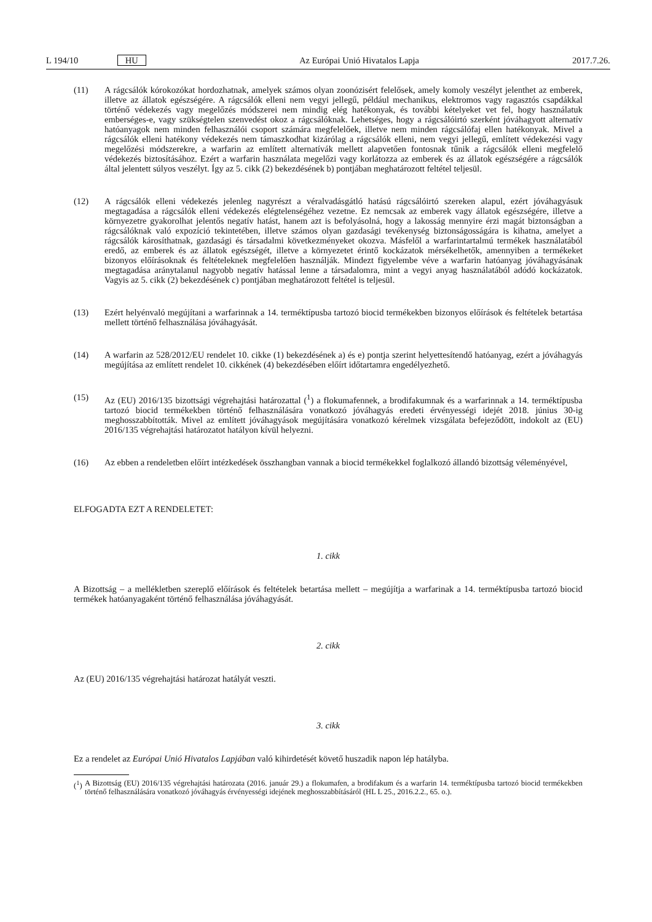L 194/10 HU Az Európai Unió Hivatalos Lapja 2017.7.26.
(11) A rágcsálók kórokozókat hordozhatnak, amelyek számos olyan zoonózisért felelősek, amely komoly veszélyt jelenthet az emberek, illetve az állatok egészségére. A rágcsálók elleni nem vegyi jellegű, például mechanikus, elektromos vagy ragasztós csapdákkal történő védekezés vagy megelőzés módszerei nem mindig elég hatékonyak, és további kételyeket vet fel, hogy használatuk emberséges-e, vagy szükségtelen szenvedést okoz a rágcsálóknak. Lehetséges, hogy a rágcsálóirtó szerként jóváhagyott alternatív hatóanyagok nem minden felhasználói csoport számára megfelelőek, illetve nem minden rágcsálófaj ellen hatékonyak. Mivel a rágcsálók elleni hatékony védekezés nem támaszkodhat kizárólag a rágcsálók elleni, nem vegyi jellegű, említett védekezési vagy megelőzési módszerekre, a warfarin az említett alternatívák mellett alapvetően fontosnak tűnik a rágcsálók elleni megfelelő védekezés biztosításához. Ezért a warfarin használata megelőzi vagy korlátozza az emberek és az állatok egészségére a rágcsálók által jelentett súlyos veszélyt. Így az 5. cikk (2) bekezdésének b) pontjában meghatározott feltétel teljesül.
(12) A rágcsálók elleni védekezés jelenleg nagyrészt a véralvadásgátló hatású rágcsálóirtó szereken alapul, ezért jóváhagyásuk megtagadása a rágcsálók elleni védekezés elégtelenségéhez vezetne. Ez nemcsak az emberek vagy állatok egészségére, illetve a környezetre gyakorolhat jelentős negatív hatást, hanem azt is befolyásolná, hogy a lakosság mennyire érzi magát biztonságban a rágcsálóknak való expozíció tekintetében, illetve számos olyan gazdasági tevékenység biztonságosságára is kihatna, amelyet a rágcsálók károsíthatnak, gazdasági és társadalmi következményeket okozva. Másfelől a warfarintartalmú termékek használatából eredő, az emberek és az állatok egészségét, illetve a környezetet érintő kockázatok mérsékelhetők, amennyiben a termékeket bizonyos előírásoknak és feltételeknek megfelelően használják. Mindezt figyelembe véve a warfarin hatóanyag jóváha­gyásának megtagadása aránytalanul nagyobb negatív hatással lenne a társadalomra, mint a vegyi anyag haszná­latából adódó kockázatok. Vagyis az 5. cikk (2) bekezdésének c) pontjában meghatározott feltétel is teljesül.
(13) Ezért helyénvaló megújítani a warfarinnak a 14. terméktípusba tartozó biocid termékekben bizonyos előírások és feltételek betartása mellett történő felhasználása jóváhagyását.
(14) A warfarin az 528/2012/EU rendelet 10. cikke (1) bekezdésének a) és e) pontja szerint helyettesítendő hatóanyag, ezért a jóváhagyás megújítása az említett rendelet 10. cikkének (4) bekezdésében előírt időtartamra engedé­lyezhető.
(15) Az (EU) 2016/135 bizottsági végrehajtási határozattal (<sup>1</sup>) a flokumafennek, a brodifakumnak és a warfarinnak a 14. terméktípusba tartozó biocid termékekben történő felhasználására vonatkozó jóváhagyás eredeti érvényességi idejét 2018. június 30-ig meghosszabbították. Mivel az említett jóváhagyások megújítására vonatkozó kérelmek vizsgálata befejeződött, indokolt az (EU) 2016/135 végrehajtási határozatot hatályon kívül helyezni.
(16) Az ebben a rendeletben előírt intézkedések összhangban vannak a biocid termékekkel foglalkozó állandó bizottság véleményével,
ELFOGADTA EZT A RENDELETET:
1. cikk
A Bizottság – a mellékletben szereplő előírások és feltételek betartása mellett – megújítja a warfarinak a 14. termék­típusba tartozó biocid termékek hatóanyagaként történő felhasználása jóváhagyását.
2. cikk
Az (EU) 2016/135 végrehajtási határozat hatályát veszti.
3. cikk
Ez a rendelet az Európai Unió Hivatalos Lapjában való kihirdetését követő huszadik napon lép hatályba.
(<sup>1</sup>) A Bizottság (EU) 2016/135 végrehajtási határozata (2016. január 29.) a flokumafen, a brodifakum és a warfarin 14. terméktípusba tartozó biocid termékekben történő felhasználására vonatkozó jóváhagyás érvényességi idejének meghosszabbításáról (HL L 25., 2016.2.2., 65. o.).